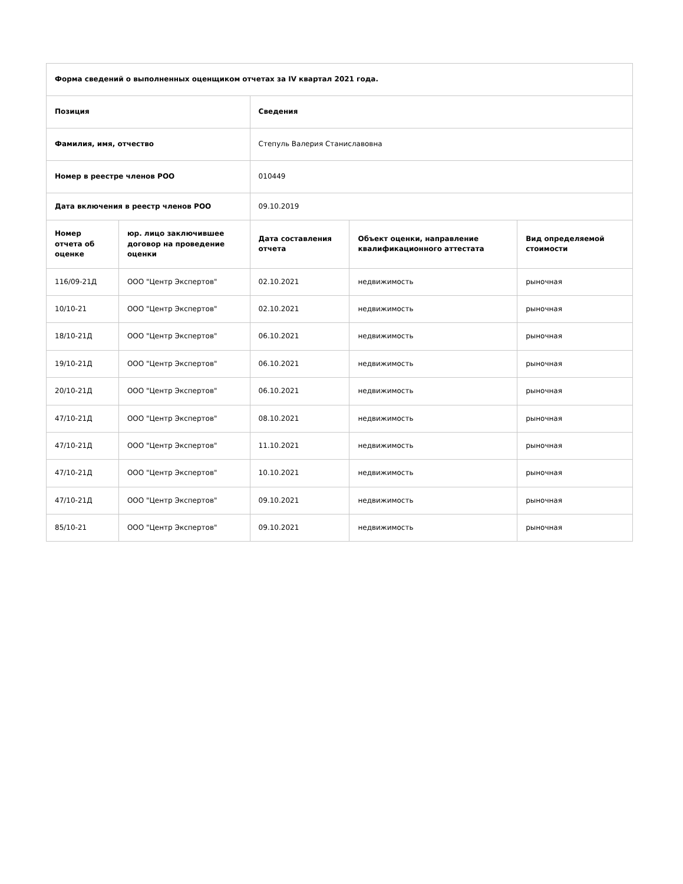| Форма сведений о выполненных оценщиком отчетах за IV квартал 2021 года. | | | | |
| --- | --- | --- | --- | --- |
| Позиция | | Сведения | | |
| Фамилия, имя, отчество | | Степуль Валерия Станиславовна | | |
| Номер в реестре членов РОО | | 010449 | | |
| Дата включения в реестр членов РОО | | 09.10.2019 | | |
| Номер отчета об оценке | юр. лицо заключившее договор на проведение оценки | Дата составления отчета | Объект оценки, направление квалификационного аттестата | Вид определяемой стоимости |
| 116/09-21Д | ООО "Центр Экспертов" | 02.10.2021 | недвижимость | рыночная |
| 10/10-21 | ООО "Центр Экспертов" | 02.10.2021 | недвижимость | рыночная |
| 18/10-21Д | ООО "Центр Экспертов" | 06.10.2021 | недвижимость | рыночная |
| 19/10-21Д | ООО "Центр Экспертов" | 06.10.2021 | недвижимость | рыночная |
| 20/10-21Д | ООО "Центр Экспертов" | 06.10.2021 | недвижимость | рыночная |
| 47/10-21Д | ООО "Центр Экспертов" | 08.10.2021 | недвижимость | рыночная |
| 47/10-21Д | ООО "Центр Экспертов" | 11.10.2021 | недвижимость | рыночная |
| 47/10-21Д | ООО "Центр Экспертов" | 10.10.2021 | недвижимость | рыночная |
| 47/10-21Д | ООО "Центр Экспертов" | 09.10.2021 | недвижимость | рыночная |
| 85/10-21 | ООО "Центр Экспертов" | 09.10.2021 | недвижимость | рыночная |